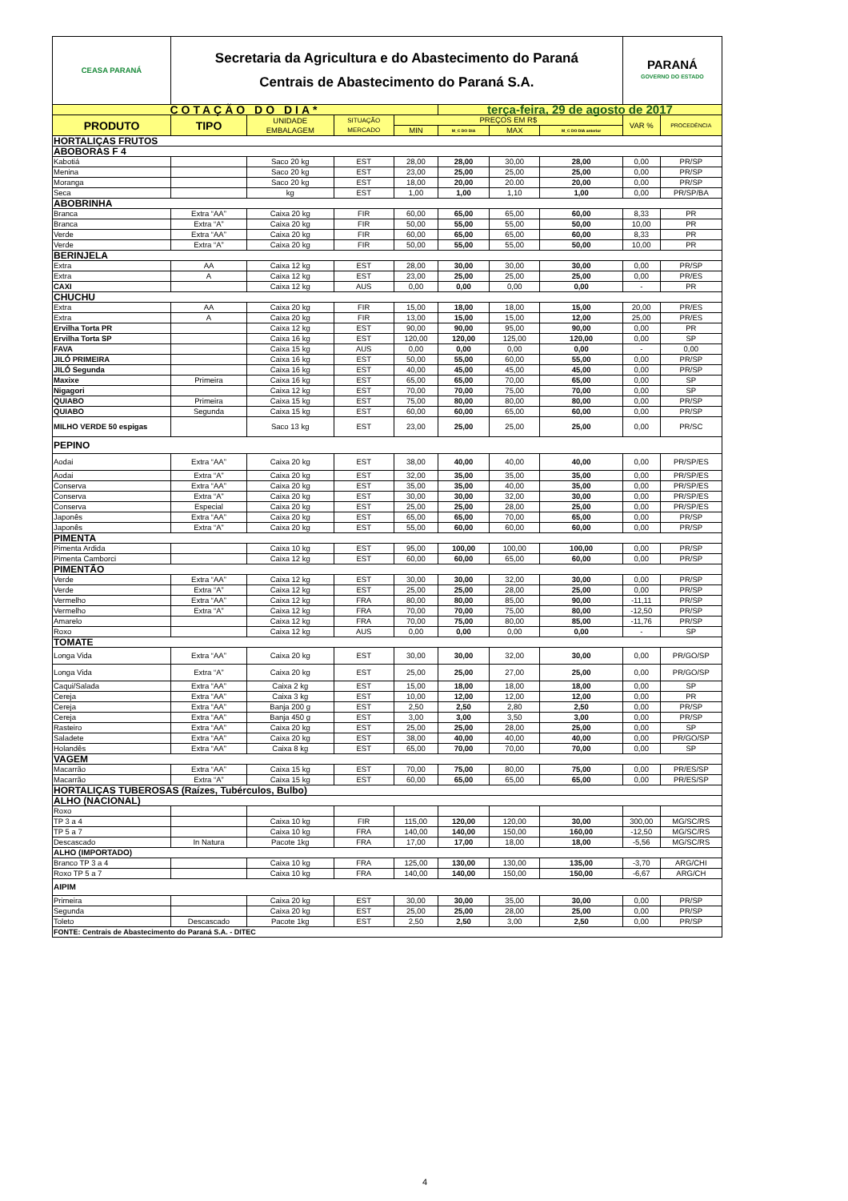| CEASA PARANÁ | Secretaria da Agricultura e do Abastecimento do Paraná Centrais de Abastecimento do Paraná S.A. | | | | | | | PARANÁ GOVERNO DO ESTADO | |
| COTAÇÃO DO DIA* | | | | | terça-feira, 29 de agosto de 2017 | | | | |
| PRODUTO | TIPO | UNIDADE EMBALAGEM | SITUAÇÃO MERCADO | PREÇOS EM R$ | | | | VAR % | PROCEDÊNCIA |
| | | | | MIN | M_C DO DIA | MAX | M_C DO DIA anterior | | |
| HORTALIÇAS FRUTOS | | | | | | | | | |
| ABOBORAS F 4 | | | | | | | | | |
| Kabotiá | | Saco 20 kg | EST | 28,00 | 28,00 | 30,00 | 28,00 | 0,00 | PR/SP |
| Menina | | Saco 20 kg | EST | 23,00 | 25,00 | 25,00 | 25,00 | 0,00 | PR/SP |
| Moranga | | Saco 20 kg | EST | 18,00 | 20,00 | 20.00 | 20,00 | 0,00 | PR/SP |
| Seca | | kg | EST | 1,00 | 1,00 | 1,10 | 1,00 | 0,00 | PR/SP/BA |
| ABOBRINHA | | | | | | | | | |
| Branca | Extra “AA” | Caixa 20 kg | FIR | 60,00 | 65,00 | 65,00 | 60,00 | 8,33 | PR |
| Branca | Extra “A” | Caixa 20 kg | FIR | 50,00 | 55,00 | 55,00 | 50,00 | 10,00 | PR |
| Verde | Extra “AA” | Caixa 20 kg | FIR | 60,00 | 65,00 | 65,00 | 60,00 | 8,33 | PR |
| Verde | Extra “A” | Caixa 20 kg | FIR | 50,00 | 55,00 | 55,00 | 50,00 | 10,00 | PR |
| BERINJELA | | | | | | | | | |
| Extra | AA | Caixa 12 kg | EST | 28,00 | 30,00 | 30,00 | 30,00 | 0,00 | PR/SP |
| Extra | A | Caixa 12 kg | EST | 23,00 | 25,00 | 25,00 | 25,00 | 0,00 | PR/ES |
| CAXI | | Caixa 12 kg | AUS | 0,00 | 0,00 | 0,00 | 0,00 | - | PR |
| CHUCHU | | | | | | | | | |
| Extra | AA | Caixa 20 kg | FIR | 15,00 | 18,00 | 18,00 | 15,00 | 20,00 | PR/ES |
| Extra | A | Caixa 20 kg | FIR | 13,00 | 15,00 | 15,00 | 12,00 | 25,00 | PR/ES |
| Ervilha Torta PR | | Caixa 12 kg | EST | 90,00 | 90,00 | 95,00 | 90,00 | 0,00 | PR |
| Ervilha Torta SP | | Caixa 16 kg | EST | 120,00 | 120,00 | 125,00 | 120,00 | 0,00 | SP |
| FAVA | | Caixa 15 kg | AUS | 0,00 | 0,00 | 0,00 | 0,00 | - | 0,00 |
| JILÓ PRIMEIRA | | Caixa 16 kg | EST | 50,00 | 55,00 | 60,00 | 55,00 | 0,00 | PR/SP |
| JILÓ Segunda | | Caixa 16 kg | EST | 40,00 | 45,00 | 45,00 | 45,00 | 0,00 | PR/SP |
| Maxixe | Primeira | Caixa 16 kg | EST | 65,00 | 65,00 | 70,00 | 65,00 | 0,00 | SP |
| Nigagori | | Caixa 12 kg | EST | 70,00 | 70,00 | 75,00 | 70,00 | 0,00 | SP |
| QUIABO | Primeira | Caixa 15 kg | EST | 75,00 | 80,00 | 80,00 | 80,00 | 0,00 | PR/SP |
| QUIABO | Segunda | Caixa 15 kg | EST | 60,00 | 60,00 | 65,00 | 60,00 | 0,00 | PR/SP |
| MILHO VERDE 50 espigas | | Saco 13 kg | EST | 23,00 | 25,00 | 25,00 | 25,00 | 0,00 | PR/SC |
| PEPINO | | | | | | | | | |
| Aodai | Extra “AA” | Caixa 20 kg | EST | 38,00 | 40,00 | 40,00 | 40,00 | 0,00 | PR/SP/ES |
| Aodai | Extra “A” | Caixa 20 kg | EST | 32,00 | 35,00 | 35,00 | 35,00 | 0,00 | PR/SP/ES |
| Conserva | Extra “AA” | Caixa 20 kg | EST | 35,00 | 35,00 | 40,00 | 35,00 | 0,00 | PR/SP/ES |
| Conserva | Extra “A” | Caixa 20 kg | EST | 30,00 | 30,00 | 32,00 | 30,00 | 0,00 | PR/SP/ES |
| Conserva | Especial | Caixa 20 kg | EST | 25,00 | 25,00 | 28,00 | 25,00 | 0,00 | PR/SP/ES |
| Japonês | Extra “AA” | Caixa 20 kg | EST | 65,00 | 65,00 | 70,00 | 65,00 | 0,00 | PR/SP |
| Japonês | Extra “A” | Caixa 20 kg | EST | 55,00 | 60,00 | 60,00 | 60,00 | 0,00 | PR/SP |
| PIMENTA | | | | | | | | | |
| Pimenta Ardida | | Caixa 10 kg | EST | 95,00 | 100,00 | 100,00 | 100,00 | 0,00 | PR/SP |
| Pimenta Camborci | | Caixa 12 kg | EST | 60,00 | 60,00 | 65,00 | 60,00 | 0,00 | PR/SP |
| PIMENTÃO | | | | | | | | | |
| Verde | Extra “AA” | Caixa 12 kg | EST | 30,00 | 30,00 | 32,00 | 30,00 | 0,00 | PR/SP |
| Verde | Extra “A” | Caixa 12 kg | EST | 25,00 | 25,00 | 28,00 | 25,00 | 0,00 | PR/SP |
| Vermelho | Extra “AA” | Caixa 12 kg | FRA | 80,00 | 80,00 | 85,00 | 90,00 | -11,11 | PR/SP |
| Vermelho | Extra “A” | Caixa 12 kg | FRA | 70,00 | 70,00 | 75,00 | 80,00 | -12,50 | PR/SP |
| Amarelo | | Caixa 12 kg | FRA | 70,00 | 75,00 | 80,00 | 85,00 | -11,76 | PR/SP |
| Roxo | | Caixa 12 kg | AUS | 0,00 | 0,00 | 0,00 | 0,00 | - | SP |
| TOMATE | | | | | | | | | |
| Longa Vida | Extra “AA” | Caixa 20 kg | EST | 30,00 | 30,00 | 32,00 | 30,00 | 0,00 | PR/GO/SP |
| Longa Vida | Extra “A” | Caixa 20 kg | EST | 25,00 | 25,00 | 27,00 | 25,00 | 0,00 | PR/GO/SP |
| Caqui/Salada | Extra “AA” | Caixa 2 kg | EST | 15,00 | 18,00 | 18,00 | 18,00 | 0,00 | SP |
| Cereja | Extra “AA” | Caixa 3 kg | EST | 10,00 | 12,00 | 12,00 | 12,00 | 0,00 | PR |
| Cereja | Extra “AA” | Banja 200 g | EST | 2,50 | 2,50 | 2,80 | 2,50 | 0,00 | PR/SP |
| Cereja | Extra “AA” | Banja 450 g | EST | 3,00 | 3,00 | 3,50 | 3,00 | 0,00 | PR/SP |
| Rasteiro | Extra “AA” | Caixa 20 kg | EST | 25,00 | 25,00 | 28,00 | 25,00 | 0,00 | SP |
| Saladete | Extra “AA” | Caixa 20 kg | EST | 38,00 | 40,00 | 40,00 | 40,00 | 0,00 | PR/GO/SP |
| Holandês | Extra “AA” | Caixa 8 kg | EST | 65,00 | 70,00 | 70,00 | 70,00 | 0,00 | SP |
| VAGEM | | | | | | | | | |
| Macarrão | Extra “AA” | Caixa 15 kg | EST | 70,00 | 75,00 | 80,00 | 75,00 | 0,00 | PR/ES/SP |
| Macarrão | Extra “A” | Caixa 15 kg | EST | 60,00 | 65,00 | 65,00 | 65,00 | 0,00 | PR/ES/SP |
| HORTALIÇAS TUBEROSAS (Raízes, Tubérculos, Bulbo) | | | | | | | | | |
| ALHO (NACIONAL) | | | | | | | | | |
| Roxo | | | | | | | | | |
| TP 3 a 4 | | Caixa 10 kg | FIR | 115,00 | 120,00 | 120,00 | 30,00 | 300,00 | MG/SC/RS |
| TP 5 a 7 | | Caixa 10 kg | FRA | 140,00 | 140,00 | 150,00 | 160,00 | -12,50 | MG/SC/RS |
| Descascado | In Natura | Pacote 1kg | FRA | 17,00 | 17,00 | 18,00 | 18,00 | -5,56 | MG/SC/RS |
| ALHO (IMPORTADO) | | | | | | | | | |
| Branco TP 3 a 4 | | Caixa 10 kg | FRA | 125,00 | 130,00 | 130,00 | 135,00 | -3,70 | ARG/CHI |
| Roxo TP 5 a 7 | | Caixa 10 kg | FRA | 140,00 | 140,00 | 150,00 | 150,00 | -6,67 | ARG/CH |
| AIPIM | | | | | | | | | |
| Primeira | | Caixa 20 kg | EST | 30,00 | 30,00 | 35,00 | 30,00 | 0,00 | PR/SP |
| Segunda | | Caixa 20 kg | EST | 25,00 | 25,00 | 28,00 | 25,00 | 0,00 | PR/SP |
| Toleto | Descascado | Pacote 1kg | EST | 2,50 | 2,50 | 3,00 | 2,50 | 0,00 | PR/SP |
| FONTE: Centrais de Abastecimento do Paraná S.A. - DITEC | | | | | | | | | |
4